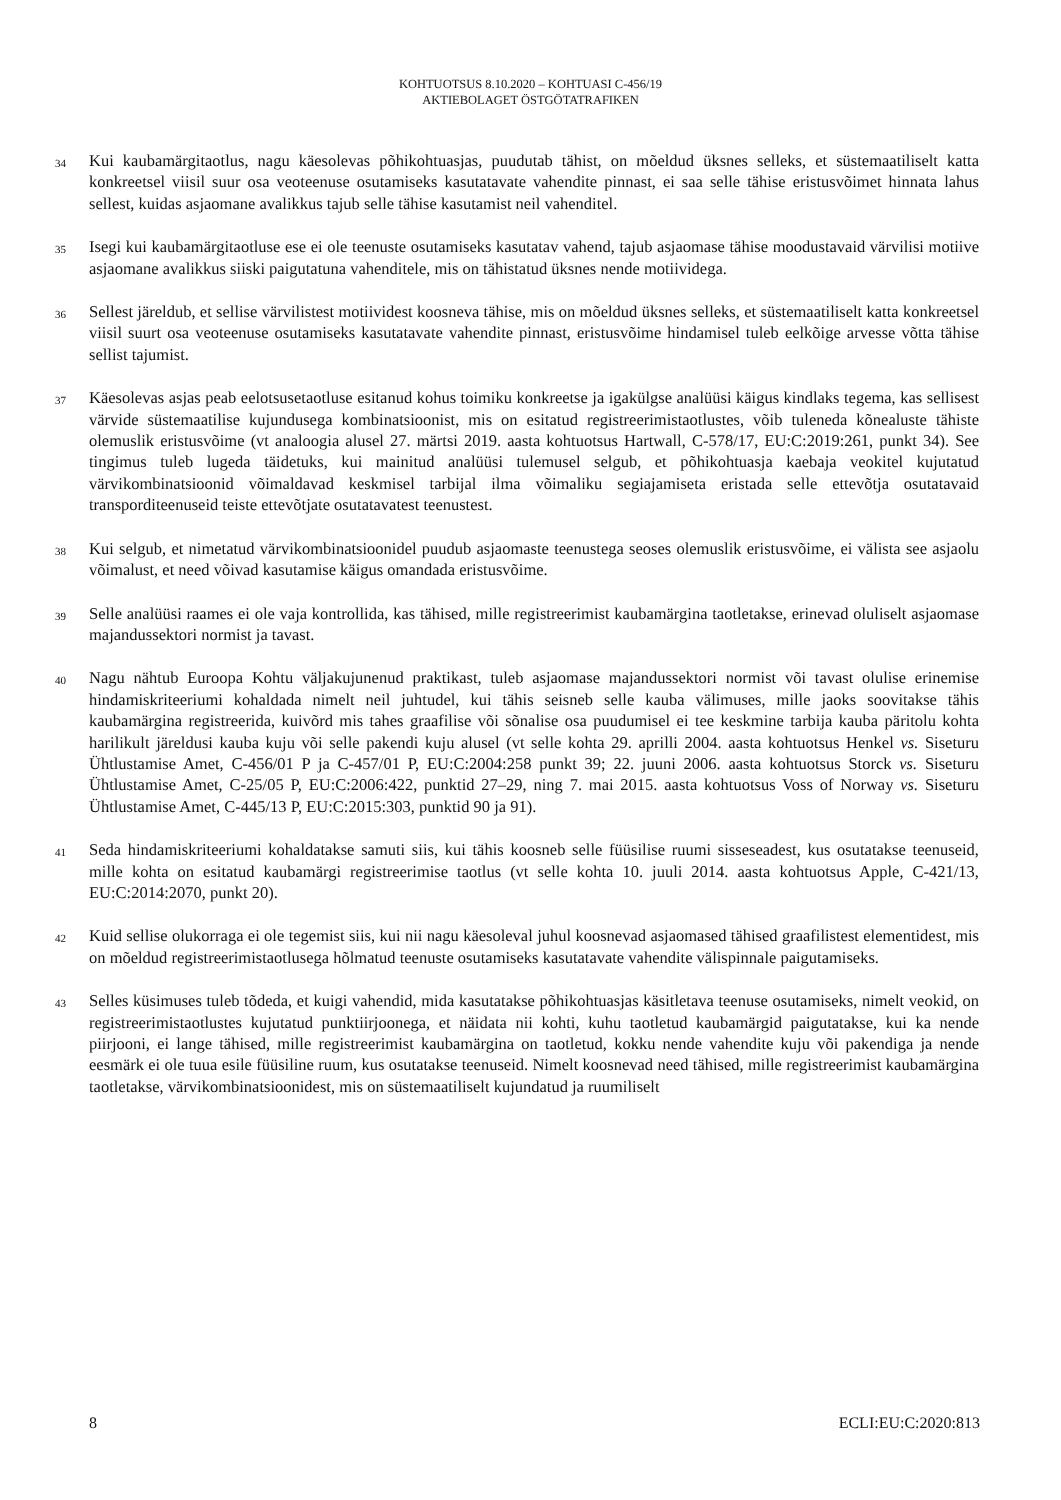KOHTUOTSUS 8.10.2020 – KOHTUASI C-456/19
AKTIEBOLAGET ÖSTGÖTATRAFIKEN
34
Kui kaubamärgitaotlus, nagu käesolevas põhikohtuasjas, puudutab tähist, on mõeldud üksnes selleks, et süstemaatiliselt katta konkreetsel viisil suur osa veoteenuse osutamiseks kasutatavate vahendite pinnast, ei saa selle tähise eristusvõimet hinnata lahus sellest, kuidas asjaomane avalikkus tajub selle tähise kasutamist neil vahenditel.
35
Isegi kui kaubamärgitaotluse ese ei ole teenuste osutamiseks kasutatav vahend, tajub asjaomase tähise moodustavaid värvilisi motiive asjaomane avalikkus siiski paigutatuna vahenditele, mis on tähistatud üksnes nende motiividega.
36
Sellest järeldub, et sellise värvilistest motiividest koosneva tähise, mis on mõeldud üksnes selleks, et süstemaatiliselt katta konkreetsel viisil suurt osa veoteenuse osutamiseks kasutatavate vahendite pinnast, eristusvõime hindamisel tuleb eelkõige arvesse võtta tähise sellist tajumist.
37
Käesolevas asjas peab eelotsusetaotluse esitanud kohus toimiku konkreetse ja igakülgse analüüsi käigus kindlaks tegema, kas sellisest värvide süstemaatilise kujundusega kombinatsioonist, mis on esitatud registreerimistaotlustes, võib tuleneda kõnealuste tähiste olemuslik eristusvõime (vt analoogia alusel 27. märtsi 2019. aasta kohtuotsus Hartwall, C-578/17, EU:C:2019:261, punkt 34). See tingimus tuleb lugeda täidetuks, kui mainitud analüüsi tulemusel selgub, et põhikohtuasja kaebaja veokitel kujutatud värvikombinatsioonid võimaldavad keskmisel tarbijal ilma võimaliku segiajamiseta eristada selle ettevõtja osutatavaid transporditeenuseid teiste ettevõtjate osutatavatest teenustest.
38
Kui selgub, et nimetatud värvikombinatsioonidel puudub asjaomaste teenustega seoses olemuslik eristusvõime, ei välista see asjaolu võimalust, et need võivad kasutamise käigus omandada eristusvõime.
39
Selle analüüsi raames ei ole vaja kontrollida, kas tähised, mille registreerimist kaubamärgina taotletakse, erinevad oluliselt asjaomase majandussektori normist ja tavast.
40
Nagu nähtub Euroopa Kohtu väljakujunenud praktikast, tuleb asjaomase majandussektori normist või tavast olulise erinemise hindamiskriteeriumi kohaldada nimelt neil juhtudel, kui tähis seisneb selle kauba välimuses, mille jaoks soovitakse tähis kaubamärgina registreerida, kuivõrd mis tahes graafilise või sõnalise osa puudumisel ei tee keskmine tarbija kauba päritolu kohta harilikult järeldusi kauba kuju või selle pakendi kuju alusel (vt selle kohta 29. aprilli 2004. aasta kohtuotsus Henkel vs. Siseturu Ühtlustamise Amet, C-456/01 P ja C-457/01 P, EU:C:2004:258 punkt 39; 22. juuni 2006. aasta kohtuotsus Storck vs. Siseturu Ühtlustamise Amet, C-25/05 P, EU:C:2006:422, punktid 27–29, ning 7. mai 2015. aasta kohtuotsus Voss of Norway vs. Siseturu Ühtlustamise Amet, C-445/13 P, EU:C:2015:303, punktid 90 ja 91).
41
Seda hindamiskriteeriumi kohaldatakse samuti siis, kui tähis koosneb selle füüsilise ruumi sisseseadest, kus osutatakse teenuseid, mille kohta on esitatud kaubamärgi registreerimise taotlus (vt selle kohta 10. juuli 2014. aasta kohtuotsus Apple, C-421/13, EU:C:2014:2070, punkt 20).
42
Kuid sellise olukorraga ei ole tegemist siis, kui nii nagu käesoleval juhul koosnevad asjaomased tähised graafilistest elementidest, mis on mõeldud registreerimistaotlusega hõlmatud teenuste osutamiseks kasutatavate vahendite välispinnale paigutamiseks.
43
Selles küsimuses tuleb tõdeda, et kuigi vahendid, mida kasutatakse põhikohtuasjas käsitletava teenuse osutamiseks, nimelt veokid, on registreerimistaotlustes kujutatud punktiirjoonega, et näidata nii kohti, kuhu taotletud kaubamärgid paigutatakse, kui ka nende piirjooni, ei lange tähised, mille registreerimist kaubamärgina on taotletud, kokku nende vahendite kuju või pakendiga ja nende eesmärk ei ole tuua esile füüsiline ruum, kus osutatakse teenuseid. Nimelt koosnevad need tähised, mille registreerimist kaubamärgina taotletakse, värvikombinatsioonidest, mis on süstemaatiliselt kujundatud ja ruumiliselt
8 ECLI:EU:C:2020:813